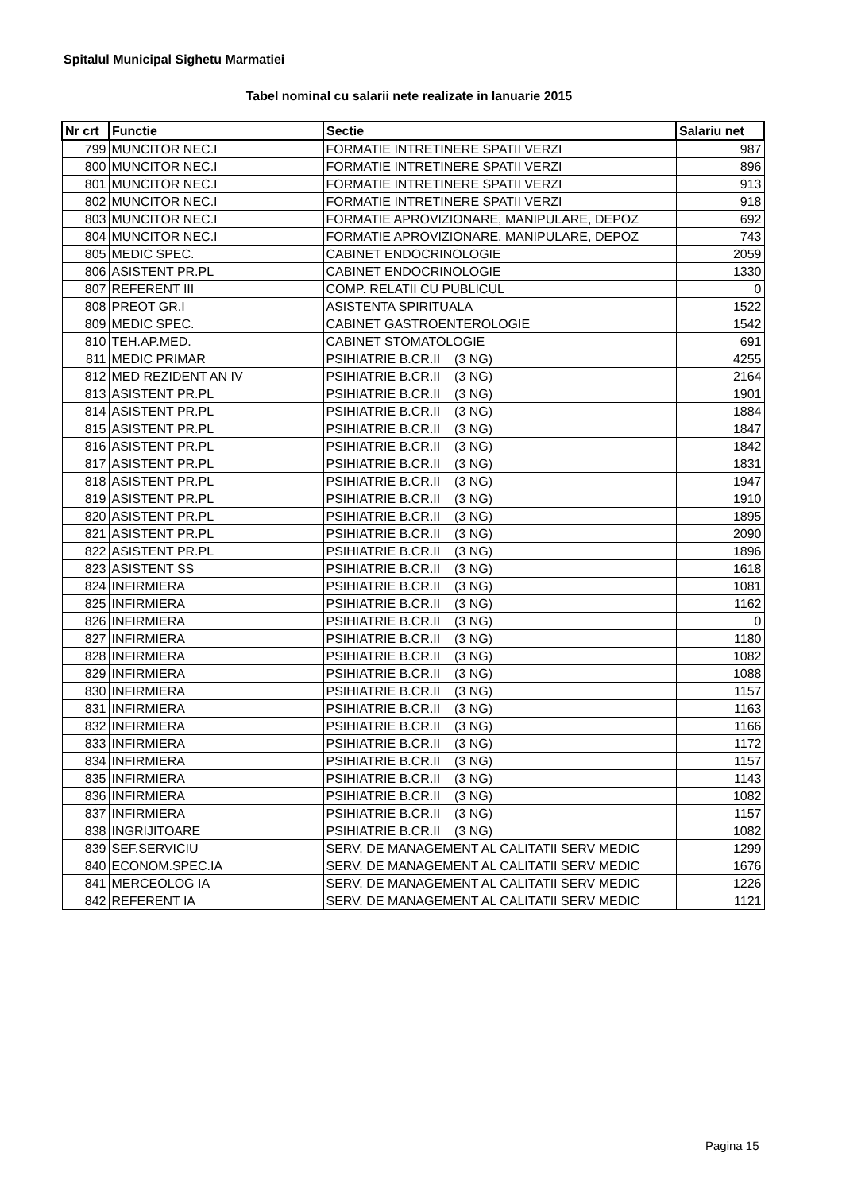Spitalul Municipal Sighetu Marmatiei
Tabel nominal cu salarii nete realizate in Ianuarie 2015
| Nr crt | Functie | Sectie | Salariu net |
| --- | --- | --- | --- |
| 799 | MUNCITOR NEC.I | FORMATIE INTRETINERE SPATII VERZI | 987 |
| 800 | MUNCITOR NEC.I | FORMATIE INTRETINERE SPATII VERZI | 896 |
| 801 | MUNCITOR NEC.I | FORMATIE INTRETINERE SPATII VERZI | 913 |
| 802 | MUNCITOR NEC.I | FORMATIE INTRETINERE SPATII VERZI | 918 |
| 803 | MUNCITOR NEC.I | FORMATIE APROVIZIONARE, MANIPULARE, DEPOZ | 692 |
| 804 | MUNCITOR NEC.I | FORMATIE APROVIZIONARE, MANIPULARE, DEPOZ | 743 |
| 805 | MEDIC SPEC. | CABINET ENDOCRINOLOGIE | 2059 |
| 806 | ASISTENT PR.PL | CABINET ENDOCRINOLOGIE | 1330 |
| 807 | REFERENT III | COMP. RELATII CU PUBLICUL | 0 |
| 808 | PREOT GR.I | ASISTENTA SPIRITUALA | 1522 |
| 809 | MEDIC SPEC. | CABINET GASTROENTEROLOGIE | 1542 |
| 810 | TEH.AP.MED. | CABINET STOMATOLOGIE | 691 |
| 811 | MEDIC PRIMAR | PSIHIATRIE B.CR.II (3 NG) | 4255 |
| 812 | MED REZIDENT AN IV | PSIHIATRIE B.CR.II (3 NG) | 2164 |
| 813 | ASISTENT PR.PL | PSIHIATRIE B.CR.II (3 NG) | 1901 |
| 814 | ASISTENT PR.PL | PSIHIATRIE B.CR.II (3 NG) | 1884 |
| 815 | ASISTENT PR.PL | PSIHIATRIE B.CR.II (3 NG) | 1847 |
| 816 | ASISTENT PR.PL | PSIHIATRIE B.CR.II (3 NG) | 1842 |
| 817 | ASISTENT PR.PL | PSIHIATRIE B.CR.II (3 NG) | 1831 |
| 818 | ASISTENT PR.PL | PSIHIATRIE B.CR.II (3 NG) | 1947 |
| 819 | ASISTENT PR.PL | PSIHIATRIE B.CR.II (3 NG) | 1910 |
| 820 | ASISTENT PR.PL | PSIHIATRIE B.CR.II (3 NG) | 1895 |
| 821 | ASISTENT PR.PL | PSIHIATRIE B.CR.II (3 NG) | 2090 |
| 822 | ASISTENT PR.PL | PSIHIATRIE B.CR.II (3 NG) | 1896 |
| 823 | ASISTENT SS | PSIHIATRIE B.CR.II (3 NG) | 1618 |
| 824 | INFIRMIERA | PSIHIATRIE B.CR.II (3 NG) | 1081 |
| 825 | INFIRMIERA | PSIHIATRIE B.CR.II (3 NG) | 1162 |
| 826 | INFIRMIERA | PSIHIATRIE B.CR.II (3 NG) | 0 |
| 827 | INFIRMIERA | PSIHIATRIE B.CR.II (3 NG) | 1180 |
| 828 | INFIRMIERA | PSIHIATRIE B.CR.II (3 NG) | 1082 |
| 829 | INFIRMIERA | PSIHIATRIE B.CR.II (3 NG) | 1088 |
| 830 | INFIRMIERA | PSIHIATRIE B.CR.II (3 NG) | 1157 |
| 831 | INFIRMIERA | PSIHIATRIE B.CR.II (3 NG) | 1163 |
| 832 | INFIRMIERA | PSIHIATRIE B.CR.II (3 NG) | 1166 |
| 833 | INFIRMIERA | PSIHIATRIE B.CR.II (3 NG) | 1172 |
| 834 | INFIRMIERA | PSIHIATRIE B.CR.II (3 NG) | 1157 |
| 835 | INFIRMIERA | PSIHIATRIE B.CR.II (3 NG) | 1143 |
| 836 | INFIRMIERA | PSIHIATRIE B.CR.II (3 NG) | 1082 |
| 837 | INFIRMIERA | PSIHIATRIE B.CR.II (3 NG) | 1157 |
| 838 | INGRIJITOARE | PSIHIATRIE B.CR.II (3 NG) | 1082 |
| 839 | SEF.SERVICIU | SERV. DE MANAGEMENT AL CALITATII SERV MEDIC | 1299 |
| 840 | ECONOM.SPEC.IA | SERV. DE MANAGEMENT AL CALITATII SERV MEDIC | 1676 |
| 841 | MERCEOLOG IA | SERV. DE MANAGEMENT AL CALITATII SERV MEDIC | 1226 |
| 842 | REFERENT IA | SERV. DE MANAGEMENT AL CALITATII SERV MEDIC | 1121 |
Pagina 15